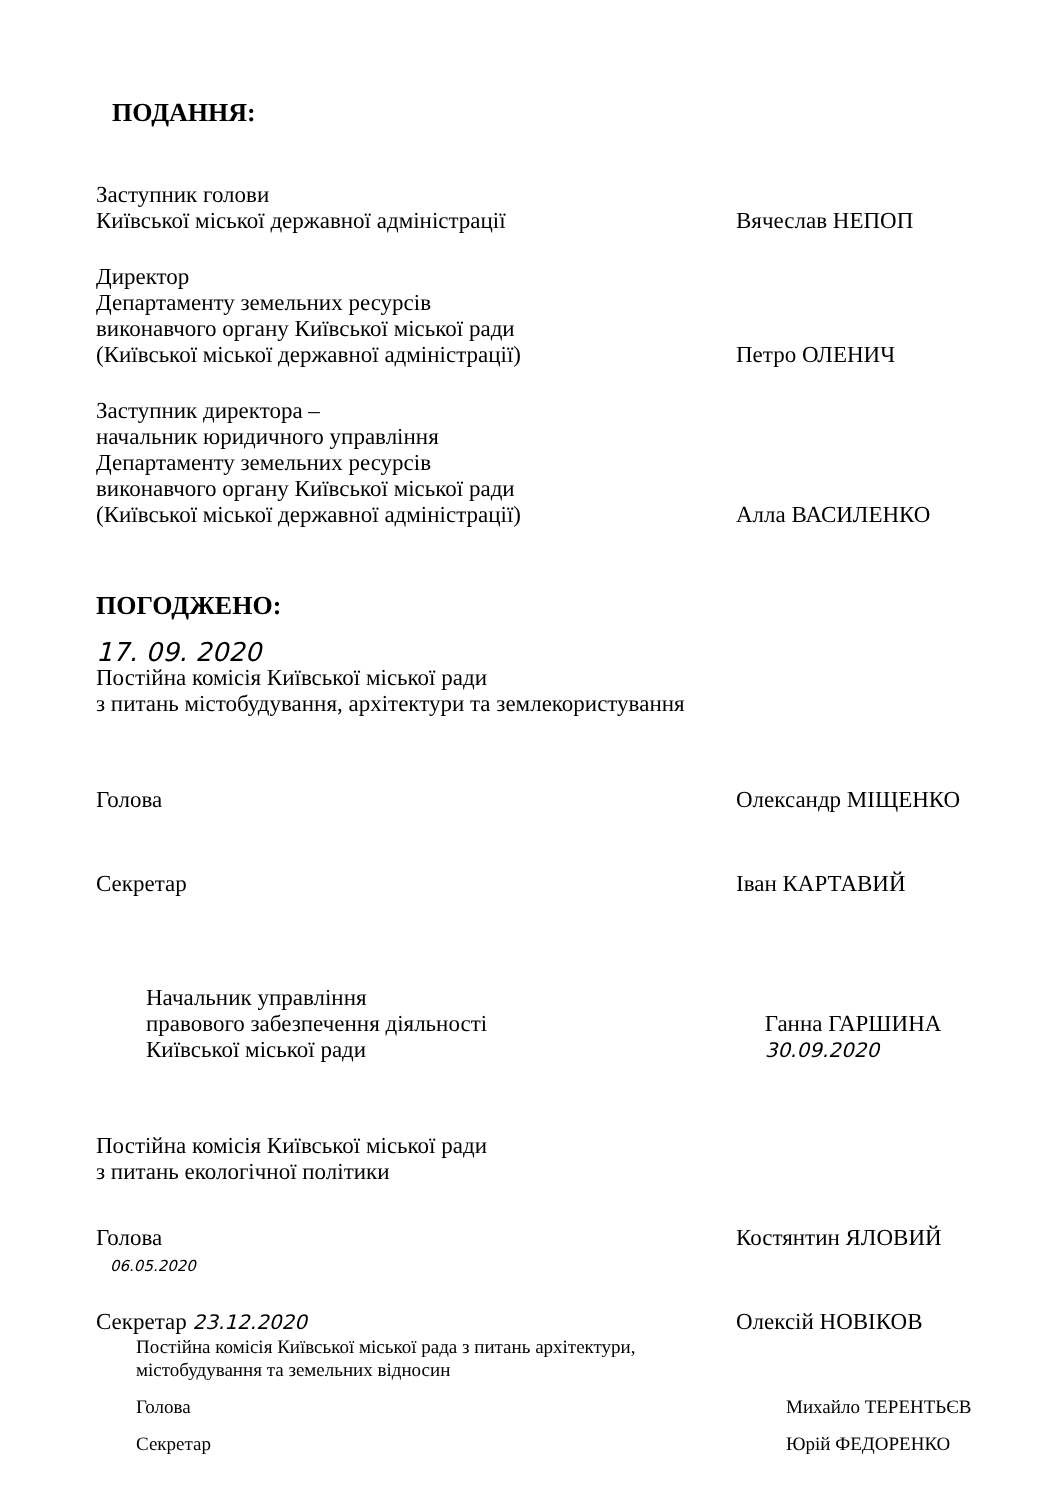ПОДАННЯ:
Заступник голови
Київської міської державної адміністрації
Вячеслав НЕПОП
Директор
Департаменту земельних ресурсів
виконавчого органу Київської міської ради
(Київської міської державної адміністрації)
Петро ОЛЕНИЧ
Заступник директора –
начальник юридичного управління
Департаменту земельних ресурсів
виконавчого органу Київської міської ради
(Київської міської державної адміністрації)
Алла ВАСИЛЕНКО
ПОГОДЖЕНО:
17. 09. 2020
Постійна комісія Київської міської ради
з питань містобудування, архітектури та землекористування
Голова Олександр МІЩЕНКО
Секретар Іван КАРТАВИЙ
Начальник управління
правового забезпечення діяльності
Київської міської ради
Ганна ГАРШИНА
30.09.2020
Постійна комісія Київської міської ради
з питань екологічної політики
Голова
06.05.2020
Костянтин ЯЛОВИЙ
Секретар 23.12.2020
Олексій НОВІКОВ
Постійна комісія Київської міської рада з питань архітектури,
містобудування та земельних відносин
Голова Михайло ТЕРЕНТЬЄВ
Секретар Юрій ФЕДОРЕНКО